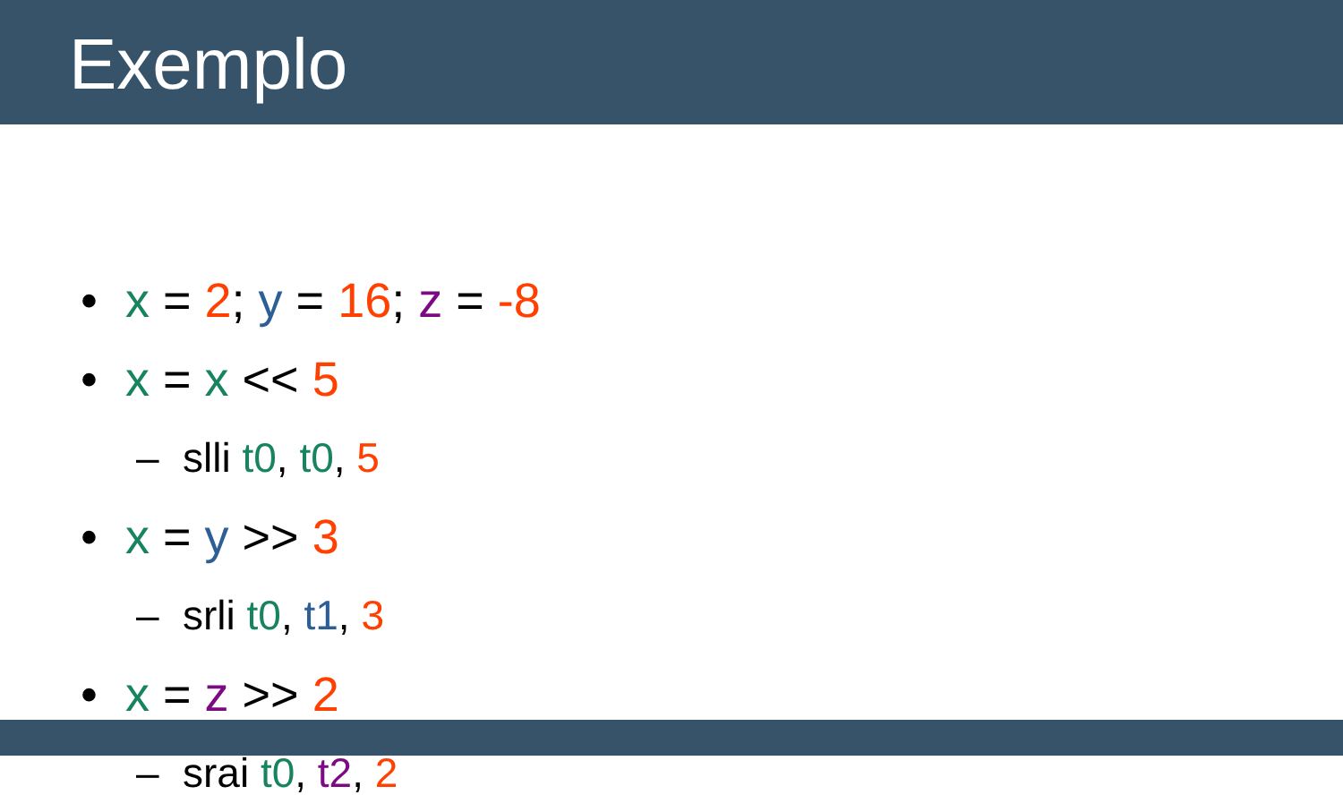Exemplo
• x = 2; y = 16; z = -8
• x = x << 5
– slli t0, t0, 5
• x = y >> 3
– srli t0, t1, 3
• x = z >> 2
– srai t0, t2, 2